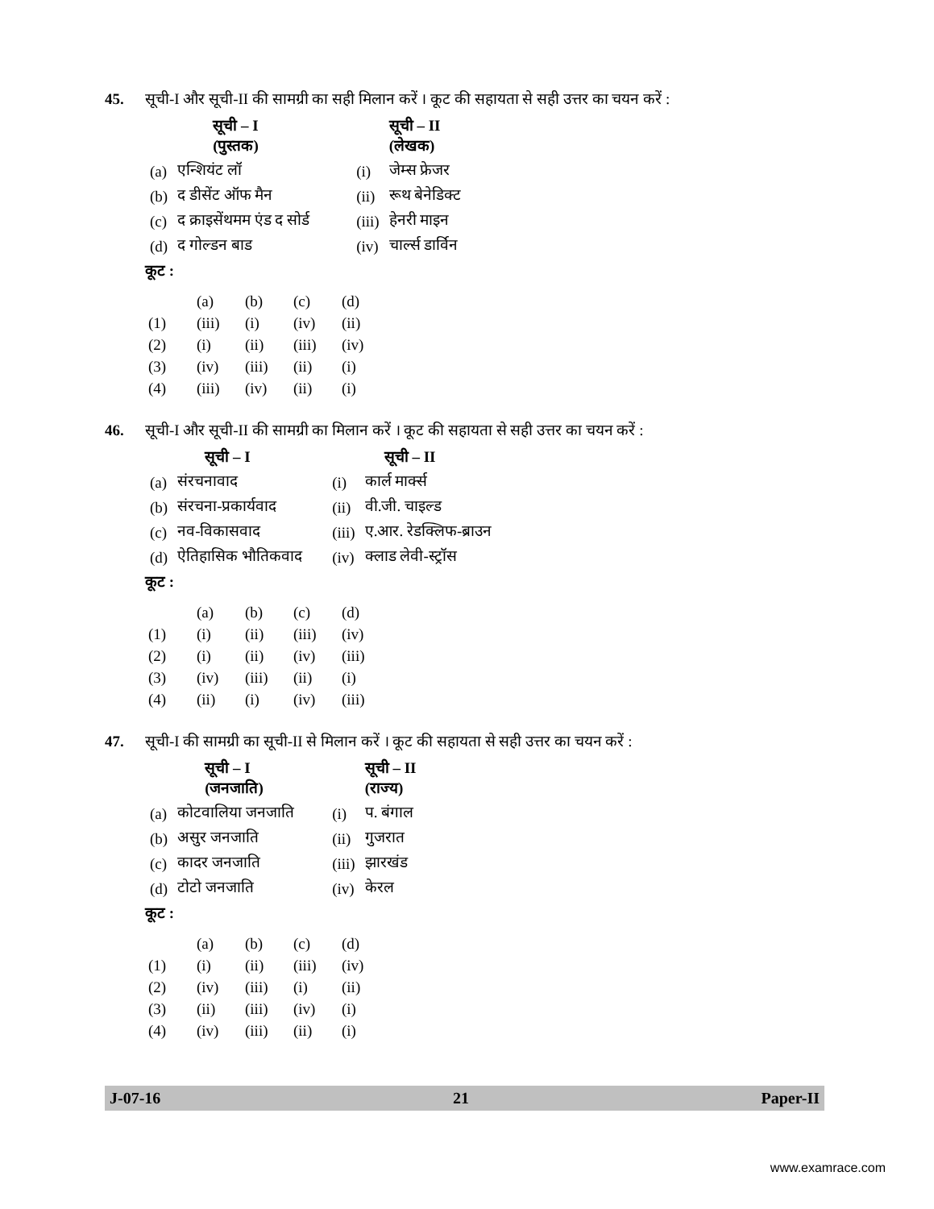45. सूची-I और सूची-II की सामग्री का सही मिलान करें । कूट की सहायता से सही उत्तर का चयन करें :
| | सूची – I (पुस्तक) | | सूची – II (लेखक) |
| --- | --- | --- | --- |
| (a) | एन्शियंट लॉ | (i) | जेम्स फ्रेजर |
| (b) | द डीसेंट ऑफ मैन | (ii) | रूथ बेनेडिक्ट |
| (c) | द क्राइसेंथमम एंड द सोर्ड | (iii) | हेनरी माइन |
| (d) | द गोल्डन बाड | (iv) | चार्ल्स डार्विन |
कूट :
| | (a) | (b) | (c) | (d) |
| (1) | (iii) | (i) | (iv) | (ii) |
| (2) | (i) | (ii) | (iii) | (iv) |
| (3) | (iv) | (iii) | (ii) | (i) |
| (4) | (iii) | (iv) | (ii) | (i) |
46. सूची-I और सूची-II की सामग्री का मिलान करें । कूट की सहायता से सही उत्तर का चयन करें :
| | सूची – I | | सूची – II |
| --- | --- | --- | --- |
| (a) | संरचनावाद | (i) | कार्ल मार्क्स |
| (b) | संरचना-प्रकार्यवाद | (ii) | वी.जी. चाइल्ड |
| (c) | नव-विकासवाद | (iii) | ए.आर. रेडक्लिफ-ब्राउन |
| (d) | ऐतिहासिक भौतिकवाद | (iv) | क्लाड लेवी-स्ट्रॉस |
कूट :
| | (a) | (b) | (c) | (d) |
| (1) | (i) | (ii) | (iii) | (iv) |
| (2) | (i) | (ii) | (iv) | (iii) |
| (3) | (iv) | (iii) | (ii) | (i) |
| (4) | (ii) | (i) | (iv) | (iii) |
47. सूची-I की सामग्री का सूची-II से मिलान करें । कूट की सहायता से सही उत्तर का चयन करें :
| | सूची – I (जनजाति) | | सूची – II (राज्य) |
| --- | --- | --- | --- |
| (a) | कोटवालिया जनजाति | (i) | प. बंगाल |
| (b) | असुर जनजाति | (ii) | गुजरात |
| (c) | कादर जनजाति | (iii) | झारखंड |
| (d) | टोटो जनजाति | (iv) | केरल |
कूट :
| | (a) | (b) | (c) | (d) |
| (1) | (i) | (ii) | (iii) | (iv) |
| (2) | (iv) | (iii) | (i) | (ii) |
| (3) | (ii) | (iii) | (iv) | (i) |
| (4) | (iv) | (iii) | (ii) | (i) |
J-07-16 21 Paper-II
www.examrace.com